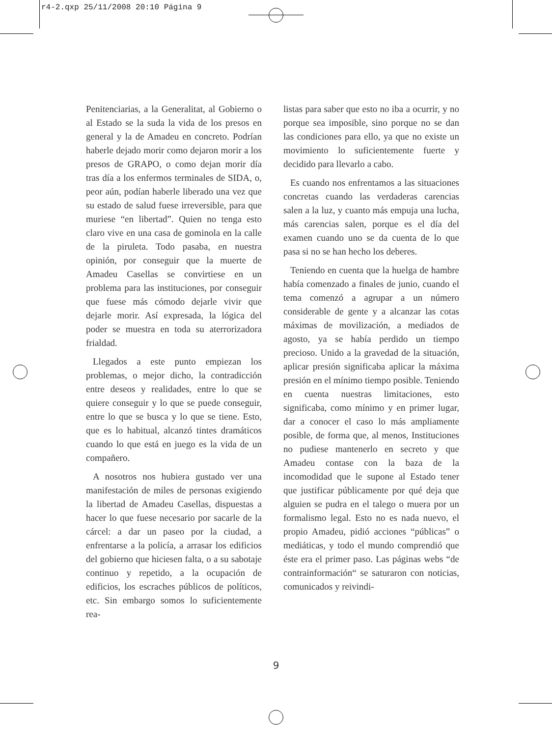r4-2.qxp 25/11/2008 20:10 Página 9
Penitenciarias, a la Generalitat, al Gobierno o al Estado se la suda la vida de los presos en general y la de Amadeu en concreto. Podrían haberle dejado morir como dejaron morir a los presos de GRAPO, o como dejan morir día tras día a los enfermos terminales de SIDA, o, peor aún, podían haberle liberado una vez que su estado de salud fuese irreversible, para que muriese “en libertad”. Quien no tenga esto claro vive en una casa de gominola en la calle de la piruleta. Todo pasaba, en nuestra opinión, por conseguir que la muerte de Amadeu Casellas se convirtiese en un problema para las instituciones, por conseguir que fuese más cómodo dejarle vivir que dejarle morir. Así expresada, la lógica del poder se muestra en toda su aterrorizadora frialdad.
Llegados a este punto empiezan los problemas, o mejor dicho, la contradicción entre deseos y realidades, entre lo que se quiere conseguir y lo que se puede conseguir, entre lo que se busca y lo que se tiene. Esto, que es lo habitual, alcanzó tintes dramáticos cuando lo que está en juego es la vida de un compañero.
A nosotros nos hubiera gustado ver una manifestación de miles de personas exigiendo la libertad de Amadeu Casellas, dispuestas a hacer lo que fuese necesario por sacarle de la cárcel: a dar un paseo por la ciudad, a enfrentarse a la policía, a arrasar los edificios del gobierno que hiciesen falta, o a su sabotaje continuo y repetido, a la ocupación de edificios, los escraches públicos de políticos, etc. Sin embargo somos lo suficientemente rea-
listas para saber que esto no iba a ocurrir, y no porque sea imposible, sino porque no se dan las condiciones para ello, ya que no existe un movimiento lo suficientemente fuerte y decidido para llevarlo a cabo.
Es cuando nos enfrentamos a las situaciones concretas cuando las verdaderas carencias salen a la luz, y cuanto más empuja una lucha, más carencias salen, porque es el día del examen cuando uno se da cuenta de lo que pasa si no se han hecho los deberes.
Teniendo en cuenta que la huelga de hambre había comenzado a finales de junio, cuando el tema comenzó a agrupar a un número considerable de gente y a alcanzar las cotas máximas de movilización, a mediados de agosto, ya se había perdido un tiempo precioso. Unido a la gravedad de la situación, aplicar presión significaba aplicar la máxima presión en el mínimo tiempo posible. Teniendo en cuenta nuestras limitaciones, esto significaba, como mínimo y en primer lugar, dar a conocer el caso lo más ampliamente posible, de forma que, al menos, Instituciones no pudiese mantenerlo en secreto y que Amadeu contase con la baza de la incomodidad que le supone al Estado tener que justificar públicamente por qué deja que alguien se pudra en el talego o muera por un formalismo legal. Esto no es nada nuevo, el propio Amadeu, pidió acciones “públicas” o mediáticas, y todo el mundo comprendió que éste era el primer paso. Las páginas webs “de contrainformación“ se saturaron con noticias, comunicados y reivindi-
9